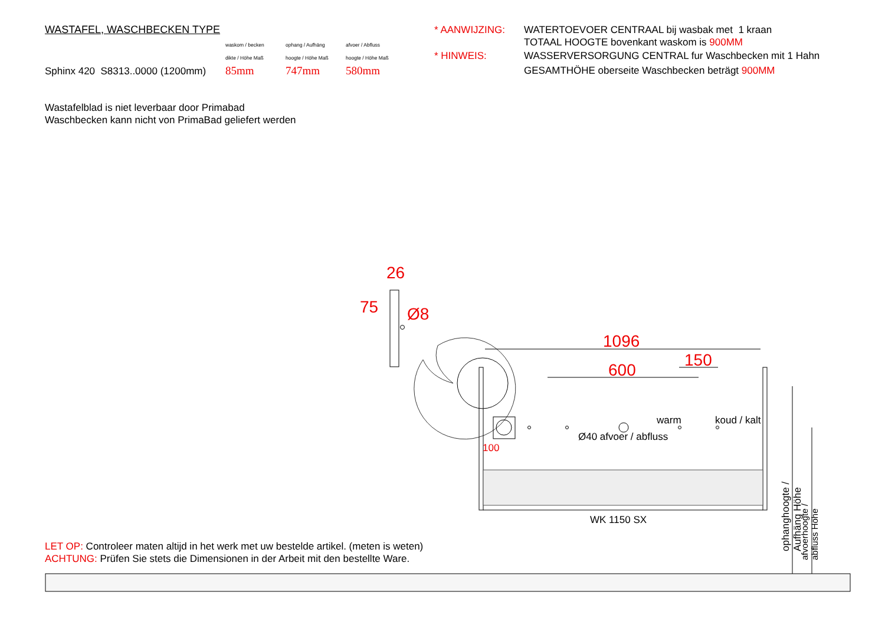WASTAFEL, WASCHBECKEN TYPE
waskom / becken ophang / Aufhäng afvoer / Abfluss
dikte / Höhe Maß hoogte / Höhe Maß hoogte / Höhe Maß
Sphinx 420 S8313..0000 (1200mm) 85mm 747mm 580mm
* AANWIJZING:
WATERTOEVOER CENTRAAL bij wasbak met 1 kraan
TOTAAL HOOGTE bovenkant waskom is 900MM
* HINWEIS:
WASSERVERSORGUNG CENTRAL fur Waschbecken mit 1 Hahn
GESAMTHÖHE oberseite Waschbecken beträgt 900MM
Wastafelblad is niet leverbaar door Primabad
Waschbecken kann nicht von PrimaBad geliefert werden
26
Ø8
75
1096
150
600
warm koud / kalt
Ø40 afvoer / abfluss
100
WK 1150 SX
ophanghoogte / Aufhäng Höhe
afvoerhoogte / abfluss Höhe
LET OP: Controleer maten altijd in het werk met uw bestelde artikel. (meten is weten)
ACHTUNG: Prüfen Sie stets die Dimensionen in der Arbeit mit den bestellte Ware.